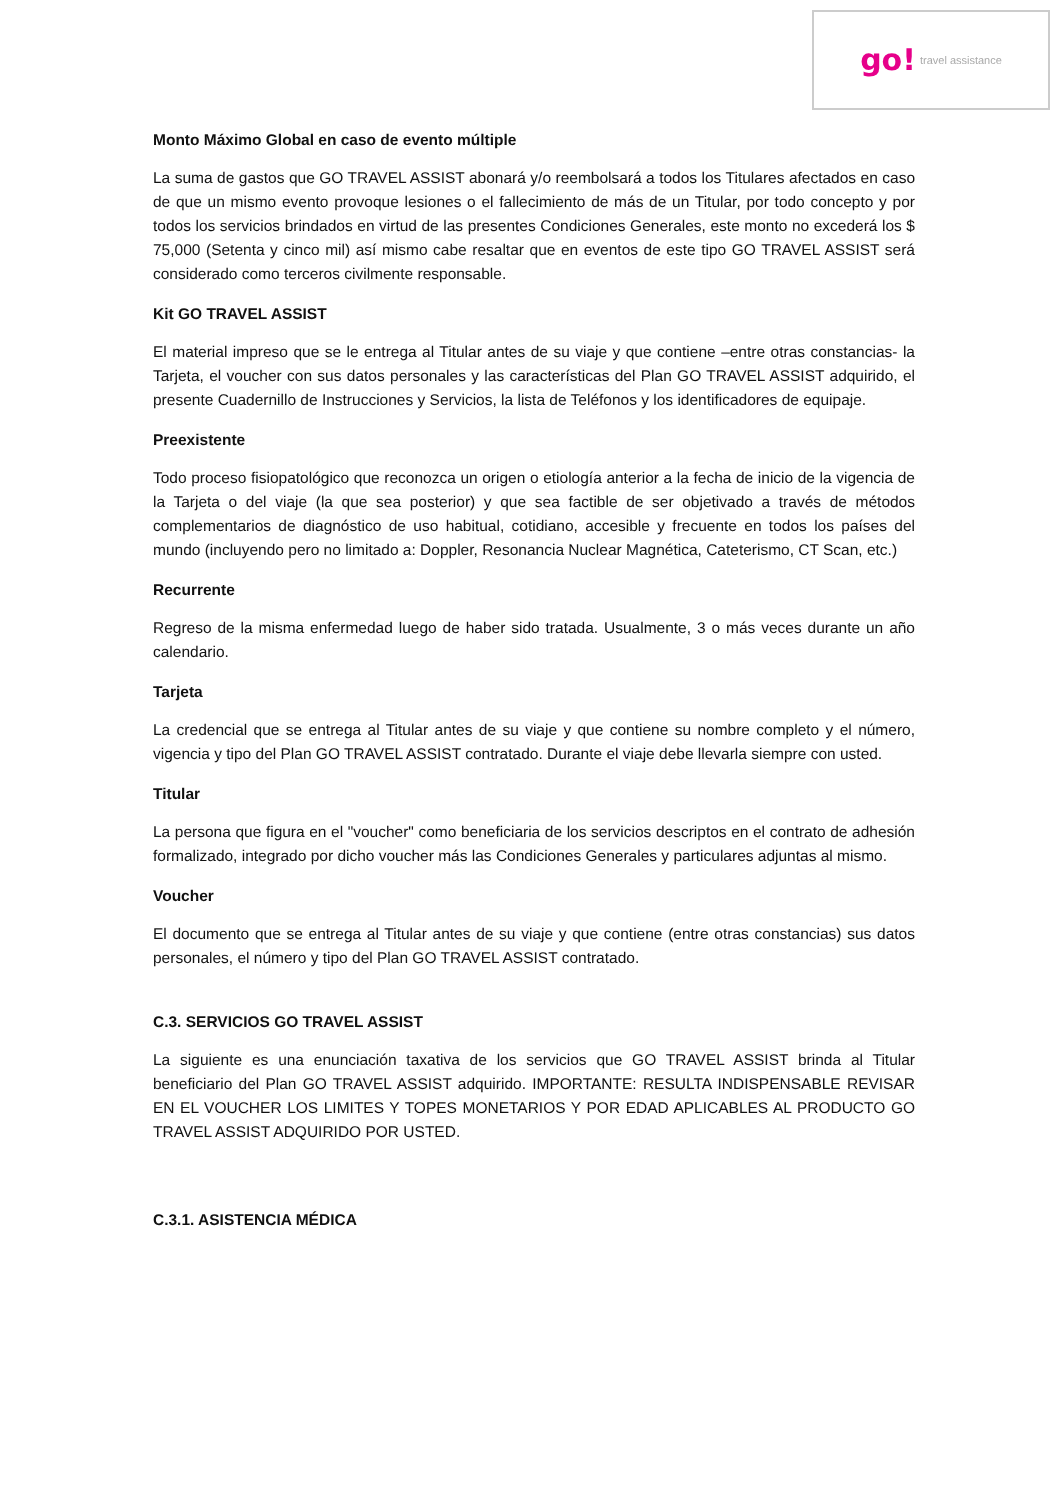go! travel assistance
Monto Máximo Global en caso de evento múltiple
La suma de gastos que GO TRAVEL ASSIST abonará y/o reembolsará a todos los Titulares afectados en caso de que un mismo evento provoque lesiones o el fallecimiento de más de un Titular, por todo concepto y por todos los servicios brindados en virtud de las presentes Condiciones Generales, este monto no excederá los $ 75,000 (Setenta y cinco mil) así mismo cabe resaltar que en eventos de este tipo GO TRAVEL ASSIST será considerado como terceros civilmente responsable.
Kit GO TRAVEL ASSIST
El material impreso que se le entrega al Titular antes de su viaje y que contiene –entre otras constancias- la Tarjeta, el voucher con sus datos personales y las características del Plan GO TRAVEL ASSIST adquirido, el presente Cuadernillo de Instrucciones y Servicios, la lista de Teléfonos y los identificadores de equipaje.
Preexistente
Todo proceso fisiopatológico que reconozca un origen o etiología anterior a la fecha de inicio de la vigencia de la Tarjeta o del viaje (la que sea posterior) y que sea factible de ser objetivado a través de métodos complementarios de diagnóstico de uso habitual, cotidiano, accesible y frecuente en todos los países del mundo (incluyendo pero no limitado a: Doppler, Resonancia Nuclear Magnética, Cateterismo, CT Scan, etc.)
Recurrente
Regreso de la misma enfermedad luego de haber sido tratada. Usualmente, 3 o más veces durante un año calendario.
Tarjeta
La credencial que se entrega al Titular antes de su viaje y que contiene su nombre completo y el número, vigencia y tipo del Plan GO TRAVEL ASSIST contratado. Durante el viaje debe llevarla siempre con usted.
Titular
La persona que figura en el "voucher" como beneficiaria de los servicios descriptos en el contrato de adhesión formalizado, integrado por dicho voucher más las Condiciones Generales y particulares adjuntas al mismo.
Voucher
El documento que se entrega al Titular antes de su viaje y que contiene (entre otras constancias) sus datos personales, el número y tipo del Plan GO TRAVEL ASSIST contratado.
C.3. SERVICIOS GO TRAVEL ASSIST
La siguiente es una enunciación taxativa de los servicios que GO TRAVEL ASSIST brinda al Titular beneficiario del Plan GO TRAVEL ASSIST adquirido. IMPORTANTE: RESULTA INDISPENSABLE REVISAR EN EL VOUCHER LOS LIMITES Y TOPES MONETARIOS Y POR EDAD APLICABLES AL PRODUCTO GO TRAVEL ASSIST ADQUIRIDO POR USTED.
C.3.1. ASISTENCIA MÉDICA